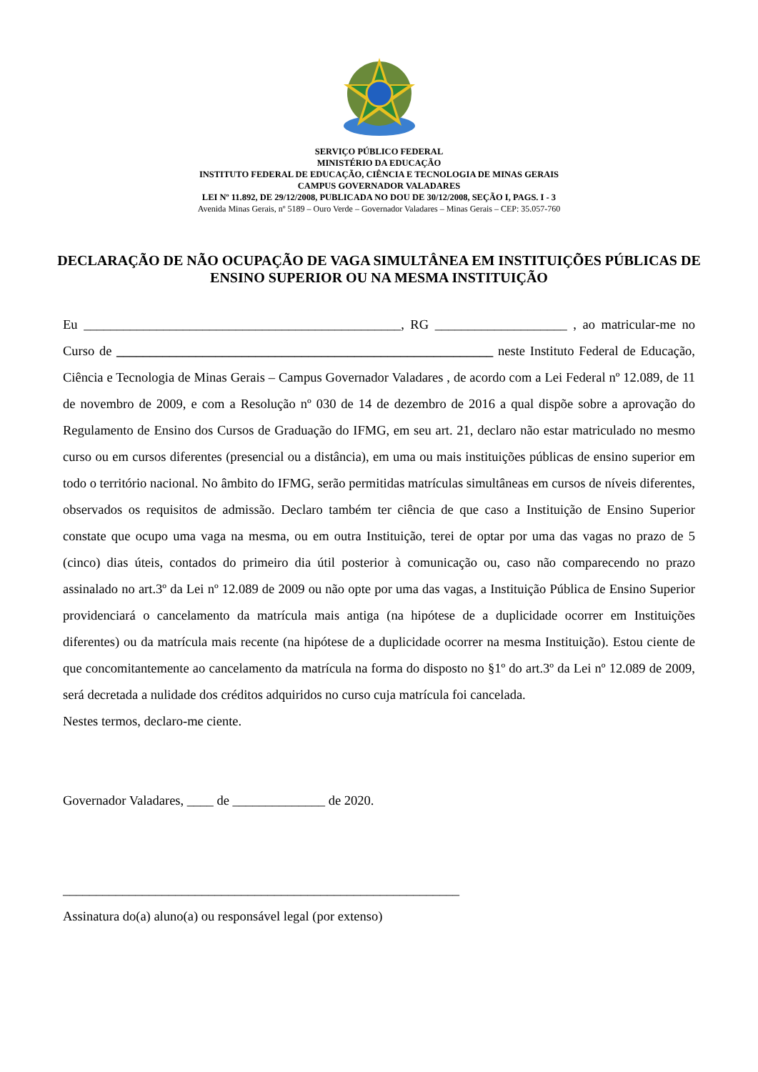SERVIÇO PÚBLICO FEDERAL
MINISTÉRIO DA EDUCAÇÃO
INSTITUTO FEDERAL DE EDUCAÇÃO, CIÊNCIA E TECNOLOGIA DE MINAS GERAIS
CAMPUS GOVERNADOR VALADARES
LEI Nº 11.892, DE 29/12/2008, PUBLICADA NO DOU DE 30/12/2008, SEÇÃO I, PAGS. I - 3
Avenida Minas Gerais, nº 5189 – Ouro Verde – Governador Valadares – Minas Gerais – CEP: 35.057-760
DECLARAÇÃO DE NÃO OCUPAÇÃO DE VAGA SIMULTÂNEA EM INSTITUIÇÕES PÚBLICAS DE ENSINO SUPERIOR OU NA MESMA INSTITUIÇÃO
Eu ________________________________________________, RG ____________________ , ao matricular-me no Curso de _________________________________________________________ neste Instituto Federal de Educação, Ciência e Tecnologia de Minas Gerais – Campus Governador Valadares , de acordo com a Lei Federal nº 12.089, de 11 de novembro de 2009, e com a Resolução nº 030 de 14 de dezembro de 2016 a qual dispõe sobre a aprovação do Regulamento de Ensino dos Cursos de Graduação do IFMG, em seu art. 21, declaro não estar matriculado no mesmo curso ou em cursos diferentes (presencial ou a distância), em uma ou mais instituições públicas de ensino superior em todo o território nacional. No âmbito do IFMG, serão permitidas matrículas simultâneas em cursos de níveis diferentes, observados os requisitos de admissão. Declaro também ter ciência de que caso a Instituição de Ensino Superior constate que ocupo uma vaga na mesma, ou em outra Instituição, terei de optar por uma das vagas no prazo de 5 (cinco) dias úteis, contados do primeiro dia útil posterior à comunicação ou, caso não comparecendo no prazo assinalado no art.3º da Lei nº 12.089 de 2009 ou não opte por uma das vagas, a Instituição Pública de Ensino Superior providenciará o cancelamento da matrícula mais antiga (na hipótese de a duplicidade ocorrer em Instituições diferentes) ou da matrícula mais recente (na hipótese de a duplicidade ocorrer na mesma Instituição). Estou ciente de que concomitantemente ao cancelamento da matrícula na forma do disposto no §1º do art.3º da Lei nº 12.089 de 2009, será decretada a nulidade dos créditos adquiridos no curso cuja matrícula foi cancelada.
Nestes termos, declaro-me ciente.
Governador Valadares, ____ de ______________ de 2020.
____________________________________________________________
Assinatura do(a) aluno(a) ou responsável legal (por extenso)